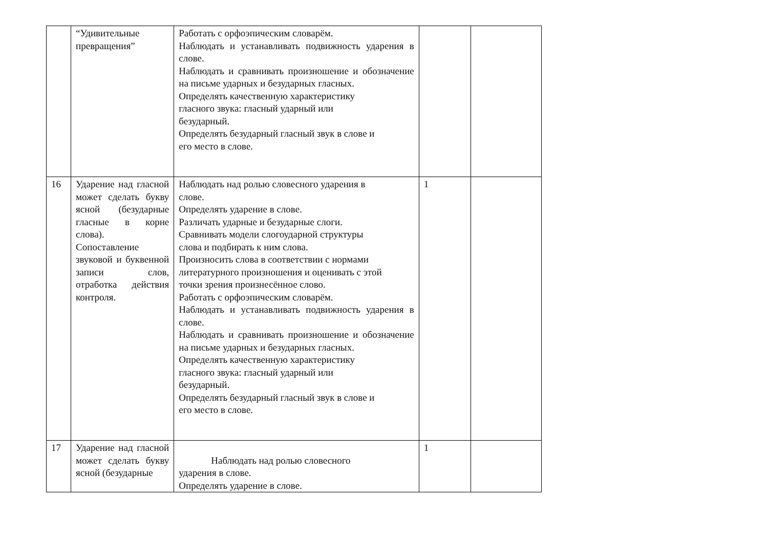| | “Удивительные превращения” | Работать с орфоэпическим словарём. Наблюдать и устанавливать подвижность ударения в слове. Наблюдать и сравнивать произношение и обозначение на письме ударных и безударных гласных. Определять качественную характеристику гласного звука: гласный ударный или безударный. Определять безударный гласный звук в слове и его место в слове. | | |
| 16 | Ударение над гласной может сделать букву ясной (безударные гласные в корне слова). Сопоставление звуковой и буквенной записи слов, отработка действия контроля. | Наблюдать над ролью словесного ударения в слове. Определять ударение в слове. Различать ударные и безударные слоги. Сравнивать модели слогоударной структуры слова и подбирать к ним слова. Произносить слова в соответствии с нормами литературного произношения и оценивать с этой точки зрения произнесённое слово. Работать с орфоэпическим словарём. Наблюдать и устанавливать подвижность ударения в слове. Наблюдать и сравнивать произношение и обозначение на письме ударных и безударных гласных. Определять качественную характеристику гласного звука: гласный ударный или безударный. Определять безударный гласный звук в слове и его место в слове. | 1 | |
| 17 | Ударение над гласной может сделать букву ясной (безударные | Наблюдать над ролью словесного ударения в слове. Определять ударение в слове. | 1 | |